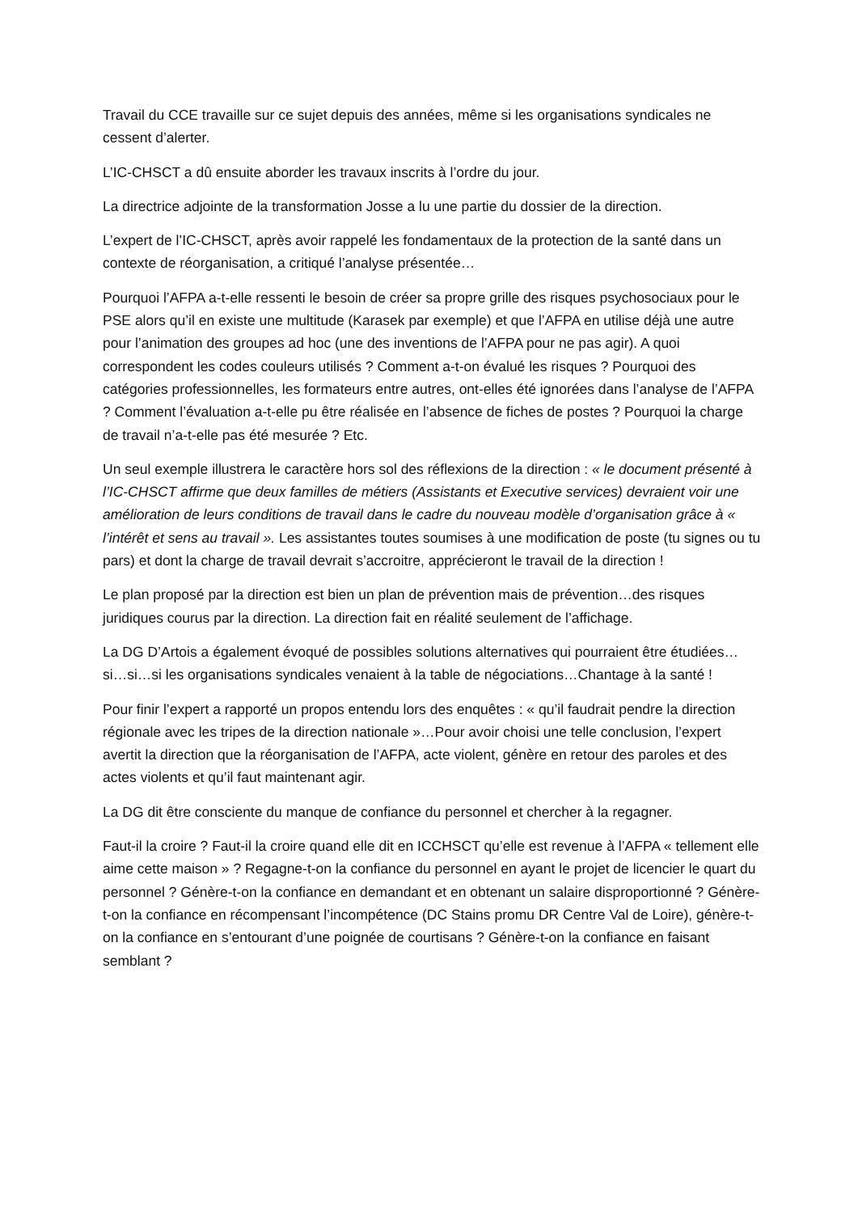Travail du CCE travaille sur ce sujet depuis des années, même si les organisations syndicales ne cessent d’alerter.
L’IC-CHSCT a dû ensuite aborder les travaux inscrits à l’ordre du jour.
La directrice adjointe de la transformation Josse a lu une partie du dossier de la direction.
L’expert de l’IC-CHSCT, après avoir rappelé les fondamentaux de la protection de la santé dans un contexte de réorganisation, a critiqué l’analyse présentée…
Pourquoi l’AFPA a-t-elle ressenti le besoin de créer sa propre grille des risques psychosociaux pour le PSE alors qu’il en existe une multitude (Karasek par exemple) et que l’AFPA en utilise déjà une autre pour l’animation des groupes ad hoc (une des inventions de l’AFPA pour ne pas agir). A quoi correspondent les codes couleurs utilisés ? Comment a-t-on évalué les risques ? Pourquoi des catégories professionnelles, les formateurs entre autres, ont-elles été ignorées dans l’analyse de l’AFPA ? Comment l’évaluation a-t-elle pu être réalisée en l’absence de fiches de postes ? Pourquoi la charge de travail n’a-t-elle pas été mesurée ? Etc.
Un seul exemple illustrera le caractère hors sol des réflexions de la direction : « le document présenté à l’IC-CHSCT affirme que deux familles de métiers (Assistants et Executive services) devraient voir une amélioration de leurs conditions de travail dans le cadre du nouveau modèle d’organisation grâce à « l’intérêt et sens au travail ». Les assistantes toutes soumises à une modification de poste (tu signes ou tu pars) et dont la charge de travail devrait s’accroitre, apprécieront le travail de la direction !
Le plan proposé par la direction est bien un plan de prévention mais de prévention…des risques juridiques courus par la direction. La direction fait en réalité seulement de l’affichage.
La DG D’Artois a également évoqué de possibles solutions alternatives qui pourraient être étudiées…si…si…si les organisations syndicales venaient à la table de négociations…Chantage à la santé !
Pour finir l’expert a rapporté un propos entendu lors des enquêtes : « qu’il faudrait pendre la direction régionale avec les tripes de la direction nationale »…Pour avoir choisi une telle conclusion, l’expert avertit la direction que la réorganisation de l’AFPA, acte violent, génère en retour des paroles et des actes violents et qu’il faut maintenant agir.
La DG dit être consciente du manque de confiance du personnel et chercher à la regagner.
Faut-il la croire ? Faut-il la croire quand elle dit en ICCHSCT qu’elle est revenue à l’AFPA « tellement elle aime cette maison » ? Regagne-t-on la confiance du personnel en ayant le projet de licencier le quart du personnel ? Génère-t-on la confiance en demandant et en obtenant un salaire disproportionné ? Génère-t-on la confiance en récompensant l’incompétence (DC Stains promu DR Centre Val de Loire), génère-t-on la confiance en s’entourant d’une poignée de courtisans ? Génère-t-on la confiance en faisant semblant ?